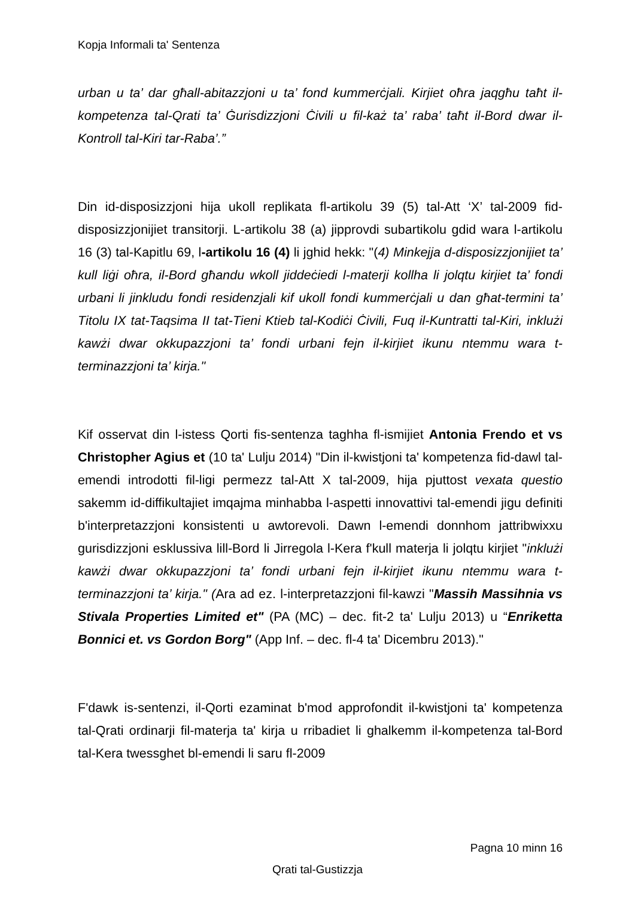Kopja Informali ta' Sentenza
urban u ta’ dar għall-abitazzjoni u ta’ fond kummerċjali. Kirjiet oħra jaqgħu taħt il-kompetenza tal-Qrati ta’ Ġurisdizzjoni Ċivili u fil-każ ta’ raba’ taħt il-Bord dwar il-Kontroll tal-Kiri tar-Raba’.”
Din id-disposizzjoni hija ukoll replikata fl-artikolu 39 (5) tal-Att ‘X’ tal-2009 fid-disposizzjonijiet transitorji. L-artikolu 38 (a) jipprovdi subartikolu gdid wara l-artikolu 16 (3) tal-Kapitlu 69, l-artikolu 16 (4) li jghid hekk: "(4) Minkejja d-disposizzjonijiet ta’ kull liġi oħra, il-Bord għandu wkoll jiddeċiedi l-materji kollha li jolqtu kirjiet ta’ fondi urbani li jinkludu fondi residenzjali kif ukoll fondi kummerċjali u dan għat-termini ta’ Titolu IX tat-Taqsima II tat-Tieni Ktieb tal-Kodiċi Ċivili, Fuq il-Kuntratti tal-Kiri, inklużi kawżi dwar okkupazzjoni ta’ fondi urbani fejn il-kirjiet ikunu ntemmu wara t-terminazzjoni ta’ kirja."
Kif osservat din l-istess Qorti fis-sentenza taghha fl-ismijiet Antonia Frendo et vs Christopher Agius et (10 ta' Lulju 2014) "Din il-kwistjoni ta' kompetenza fid-dawl tal-emendi introdotti fil-ligi permezz tal-Att X tal-2009, hija pjuttost vexata questio sakemm id-diffikultajiet imqajma minhabba l-aspetti innovattivi tal-emendi jigu definiti b'interpretazzjoni konsistenti u awtorevoli. Dawn l-emendi donnhom jattribwixxu gurisdizzjoni esklussiva lill-Bord li Jirregola l-Kera f'kull materja li jolqtu kirjiet "inklużi kawżi dwar okkupazzjoni ta’ fondi urbani fejn il-kirjiet ikunu ntemmu wara t-terminazzjoni ta’ kirja." (Ara ad ez. l-interpretazzjoni fil-kawzi "Massih Massihnia vs Stivala Properties Limited et" (PA (MC) – dec. fit-2 ta' Lulju 2013) u “Enriketta Bonnici et. vs Gordon Borg" (App Inf. – dec. fl-4 ta' Dicembru 2013)."
F'dawk is-sentenzi, il-Qorti ezaminat b'mod approfondit il-kwistjoni ta' kompetenza tal-Qrati ordinarji fil-materja ta' kirja u rribadiet li ghalkemm il-kompetenza tal-Bord tal-Kera twessghet bl-emendi li saru fl-2009
Pagna 10 minn 16
Qrati tal-Gustizzja